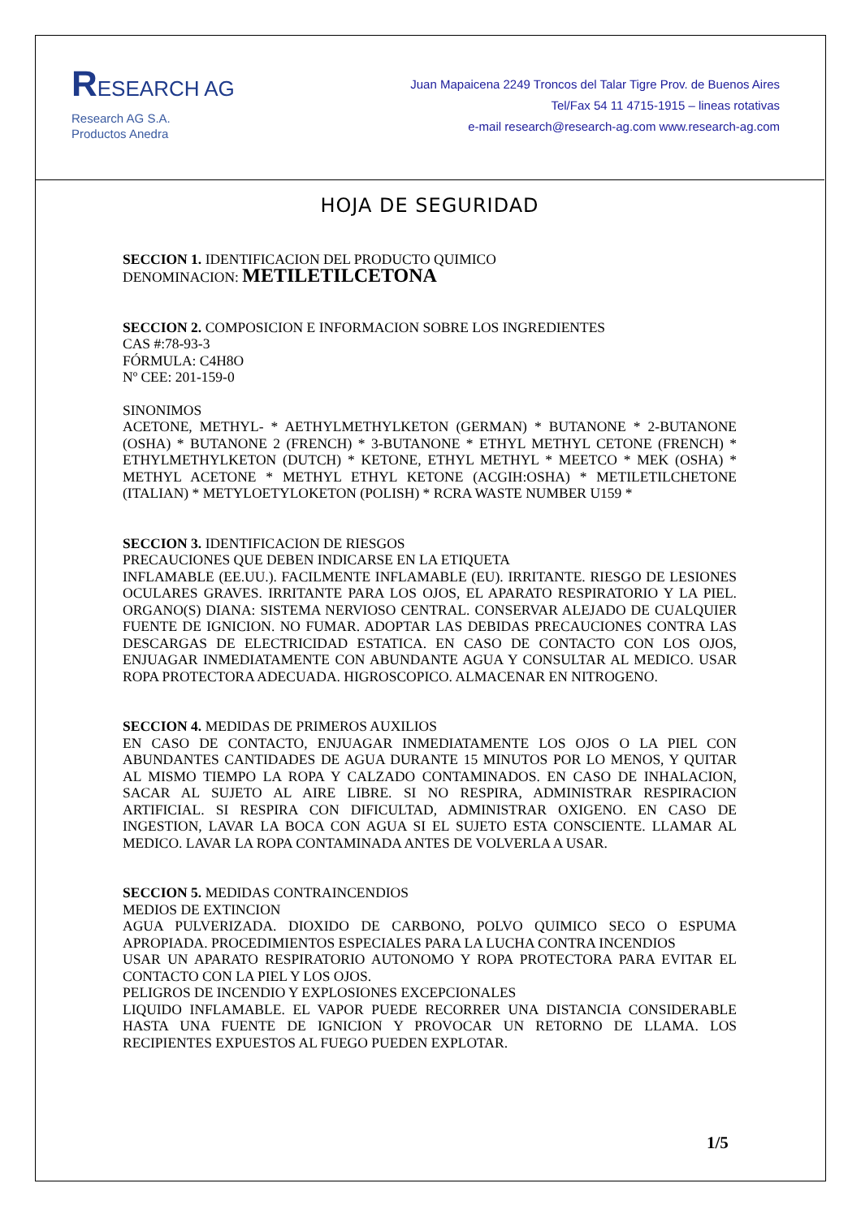RESEARCH AG
Research AG S.A.
Productos Anedra
Juan Mapaicena 2249 Troncos del Talar Tigre Prov. de Buenos Aires
Tel/Fax 54 11 4715-1915 – lineas rotativas
e-mail research@research-ag.com www.research-ag.com
HOJA DE SEGURIDAD
SECCION 1. IDENTIFICACION DEL PRODUCTO QUIMICO
DENOMINACION: METILETILCETONA
SECCION 2. COMPOSICION E INFORMACION SOBRE LOS INGREDIENTES
CAS #:78-93-3
FÓRMULA: C4H8O
Nº CEE: 201-159-0
SINONIMOS
ACETONE, METHYL- * AETHYLMETHYLKETON (GERMAN) * BUTANONE * 2-BUTANONE (OSHA) * BUTANONE 2 (FRENCH) * 3-BUTANONE * ETHYL METHYL CETONE (FRENCH) * ETHYLMETHYLKETON (DUTCH) * KETONE, ETHYL METHYL * MEETCO * MEK (OSHA) * METHYL ACETONE * METHYL ETHYL KETONE (ACGIH:OSHA) * METILETILCHETONE (ITALIAN) * METYLOETYLOKETON (POLISH) * RCRA WASTE NUMBER U159 *
SECCION 3. IDENTIFICACION DE RIESGOS
PRECAUCIONES QUE DEBEN INDICARSE EN LA ETIQUETA
INFLAMABLE (EE.UU.). FACILMENTE INFLAMABLE (EU). IRRITANTE. RIESGO DE LESIONES OCULARES GRAVES. IRRITANTE PARA LOS OJOS, EL APARATO RESPIRATORIO Y LA PIEL. ORGANO(S) DIANA: SISTEMA NERVIOSO CENTRAL. CONSERVAR ALEJADO DE CUALQUIER FUENTE DE IGNICION. NO FUMAR. ADOPTAR LAS DEBIDAS PRECAUCIONES CONTRA LAS DESCARGAS DE ELECTRICIDAD ESTATICA. EN CASO DE CONTACTO CON LOS OJOS, ENJUAGAR INMEDIATAMENTE CON ABUNDANTE AGUA Y CONSULTAR AL MEDICO. USAR ROPA PROTECTORA ADECUADA. HIGROSCOPICO. ALMACENAR EN NITROGENO.
SECCION 4. MEDIDAS DE PRIMEROS AUXILIOS
EN CASO DE CONTACTO, ENJUAGAR INMEDIATAMENTE LOS OJOS O LA PIEL CON ABUNDANTES CANTIDADES DE AGUA DURANTE 15 MINUTOS POR LO MENOS, Y QUITAR AL MISMO TIEMPO LA ROPA Y CALZADO CONTAMINADOS. EN CASO DE INHALACION, SACAR AL SUJETO AL AIRE LIBRE. SI NO RESPIRA, ADMINISTRAR RESPIRACION ARTIFICIAL. SI RESPIRA CON DIFICULTAD, ADMINISTRAR OXIGENO. EN CASO DE INGESTION, LAVAR LA BOCA CON AGUA SI EL SUJETO ESTA CONSCIENTE. LLAMAR AL MEDICO. LAVAR LA ROPA CONTAMINADA ANTES DE VOLVERLA A USAR.
SECCION 5. MEDIDAS CONTRAINCENDIOS
MEDIOS DE EXTINCION
AGUA PULVERIZADA. DIOXIDO DE CARBONO, POLVO QUIMICO SECO O ESPUMA APROPIADA. PROCEDIMIENTOS ESPECIALES PARA LA LUCHA CONTRA INCENDIOS
USAR UN APARATO RESPIRATORIO AUTONOMO Y ROPA PROTECTORA PARA EVITAR EL CONTACTO CON LA PIEL Y LOS OJOS.
PELIGROS DE INCENDIO Y EXPLOSIONES EXCEPCIONALES
LIQUIDO INFLAMABLE. EL VAPOR PUEDE RECORRER UNA DISTANCIA CONSIDERABLE HASTA UNA FUENTE DE IGNICION Y PROVOCAR UN RETORNO DE LLAMA. LOS RECIPIENTES EXPUESTOS AL FUEGO PUEDEN EXPLOTAR.
1/5